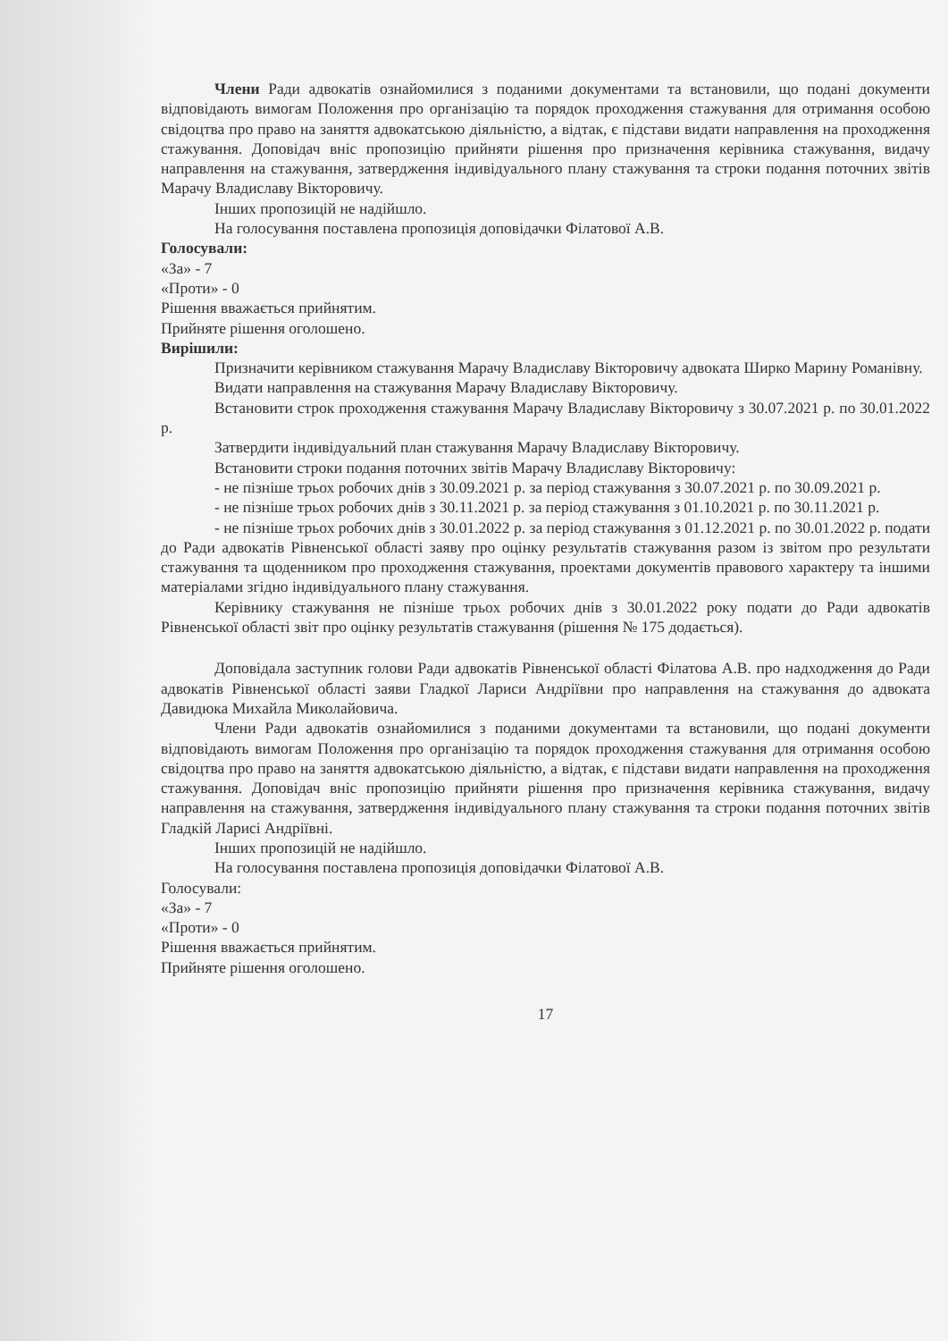Члени Ради адвокатів ознайомилися з поданими документами та встановили, що подані документи відповідають вимогам Положення про організацію та порядок проходження стажування для отримання особою свідоцтва про право на заняття адвокатською діяльністю, а відтак, є підстави видати направлення на проходження стажування. Доповідач вніс пропозицію прийняти рішення про призначення керівника стажування, видачу направлення на стажування, затвердження індивідуального плану стажування та строки подання поточних звітів Марачу Владиславу Вікторовичу.
Інших пропозицій не надійшло.
На голосування поставлена пропозиція доповідачки Філатової А.В.
Голосували:
«За» - 7
«Проти» - 0
Рішення вважається прийнятим.
Прийняте рішення оголошено.
Вирішили:
Призначити керівником стажування Марачу Владиславу Вікторовичу адвоката Ширко Марину Романівну.
Видати направлення на стажування Марачу Владиславу Вікторовичу.
Встановити строк проходження стажування Марачу Владиславу Вікторовичу з 30.07.2021 р. по 30.01.2022 р.
Затвердити індивідуальний план стажування Марачу Владиславу Вікторовичу.
Встановити строки подання поточних звітів Марачу Владиславу Вікторовичу:
- не пізніше трьох робочих днів з 30.09.2021 р. за період стажування з 30.07.2021 р. по 30.09.2021 р.
- не пізніше трьох робочих днів з 30.11.2021 р. за період стажування з 01.10.2021 р. по 30.11.2021 р.
- не пізніше трьох робочих днів з 30.01.2022 р. за період стажування з 01.12.2021 р. по 30.01.2022 р. подати до Ради адвокатів Рівненської області заяву про оцінку результатів стажування разом із звітом про результати стажування та щоденником про проходження стажування, проектами документів правового характеру та іншими матеріалами згідно індивідуального плану стажування.
Керівнику стажування не пізніше трьох робочих днів з 30.01.2022 року подати до Ради адвокатів Рівненської області звіт про оцінку результатів стажування (рішення № 175 додається).
Доповідала заступник голови Ради адвокатів Рівненської області Філатова А.В. про надходження до Ради адвокатів Рівненської області заяви Гладкої Лариси Андріївни про направлення на стажування до адвоката Давидюка Михайла Миколайовича.
Члени Ради адвокатів ознайомилися з поданими документами та встановили, що подані документи відповідають вимогам Положення про організацію та порядок проходження стажування для отримання особою свідоцтва про право на заняття адвокатською діяльністю, а відтак, є підстави видати направлення на проходження стажування. Доповідач вніс пропозицію прийняти рішення про призначення керівника стажування, видачу направлення на стажування, затвердження індивідуального плану стажування та строки подання поточних звітів Гладкій Ларисі Андріївні.
Інших пропозицій не надійшло.
На голосування поставлена пропозиція доповідачки Філатової А.В.
Голосували:
«За» - 7
«Проти» - 0
Рішення вважається прийнятим.
Прийняте рішення оголошено.
17